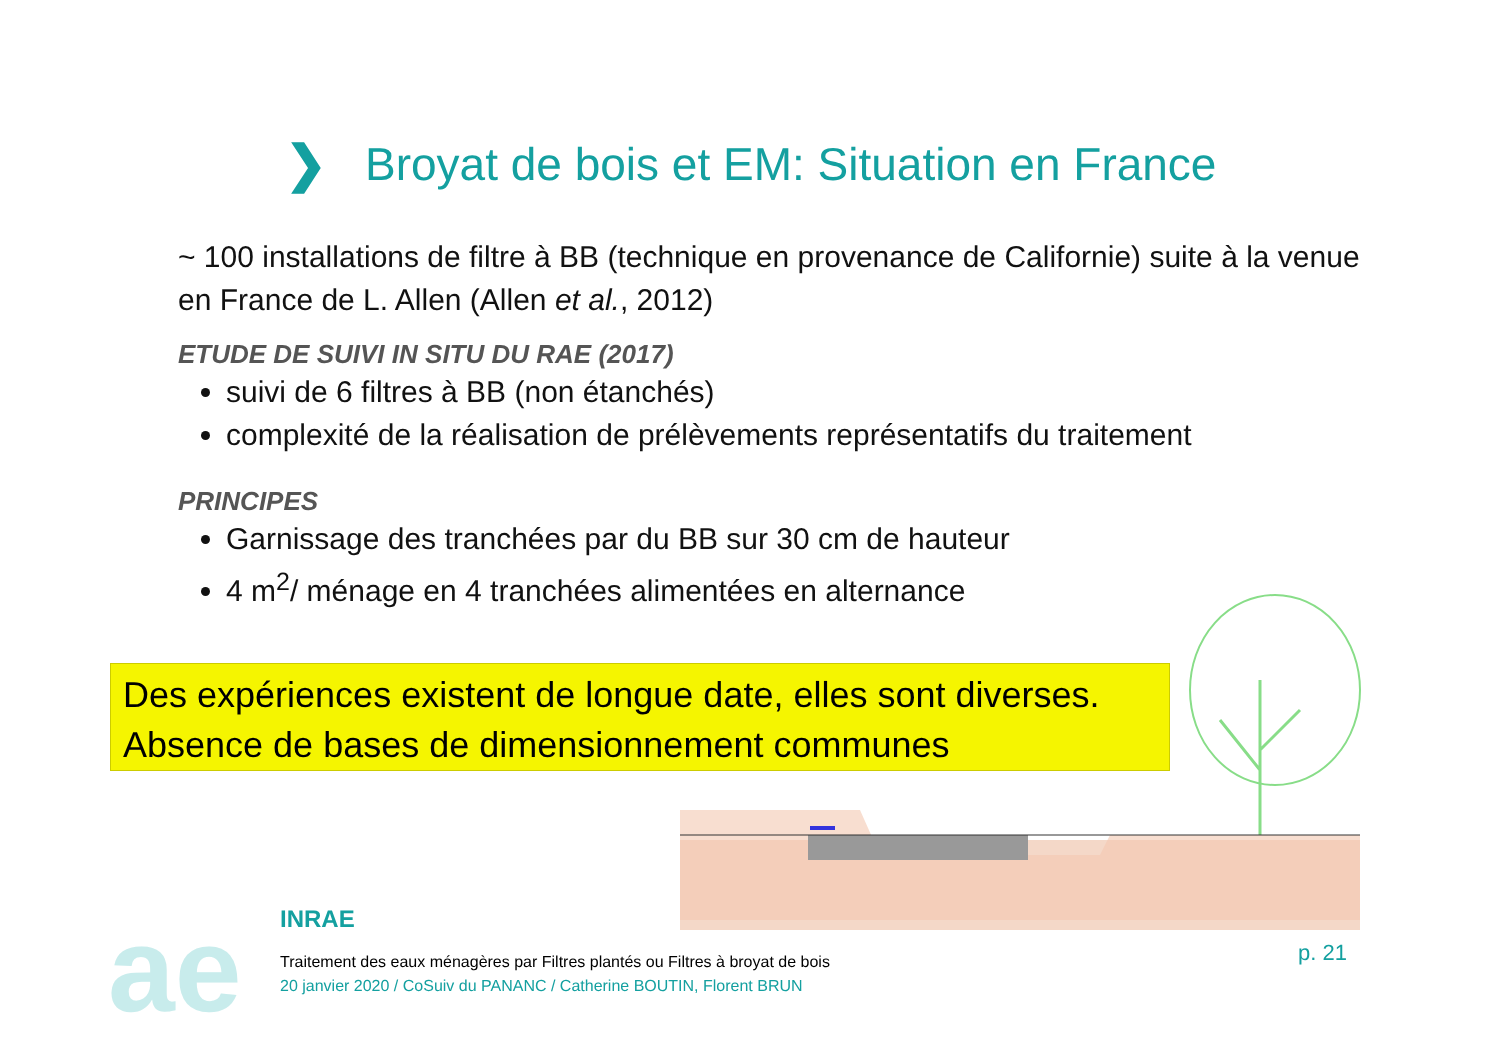❯ Broyat de bois et EM: Situation en France
~ 100 installations de filtre à BB (technique en provenance de Californie) suite à la venue en France de L. Allen (Allen et al., 2012)
ETUDE DE SUIVI IN SITU DU RAE (2017)
suivi de 6 filtres à BB (non étanchés)
complexité de la réalisation de prélèvements représentatifs du traitement
PRINCIPES
Garnissage des tranchées par du BB sur 30 cm de hauteur
4 m<sup>2</sup>/ ménage en 4 tranchées alimentées en alternance
Des expériences existent de longue date, elles sont diverses.
Absence de bases de dimensionnement communes
ae
INRAE
Traitement des eaux ménagères par Filtres plantés ou Filtres à broyat de bois
20 janvier 2020 / CoSuiv du PANANC / Catherine BOUTIN, Florent BRUN
p. 21